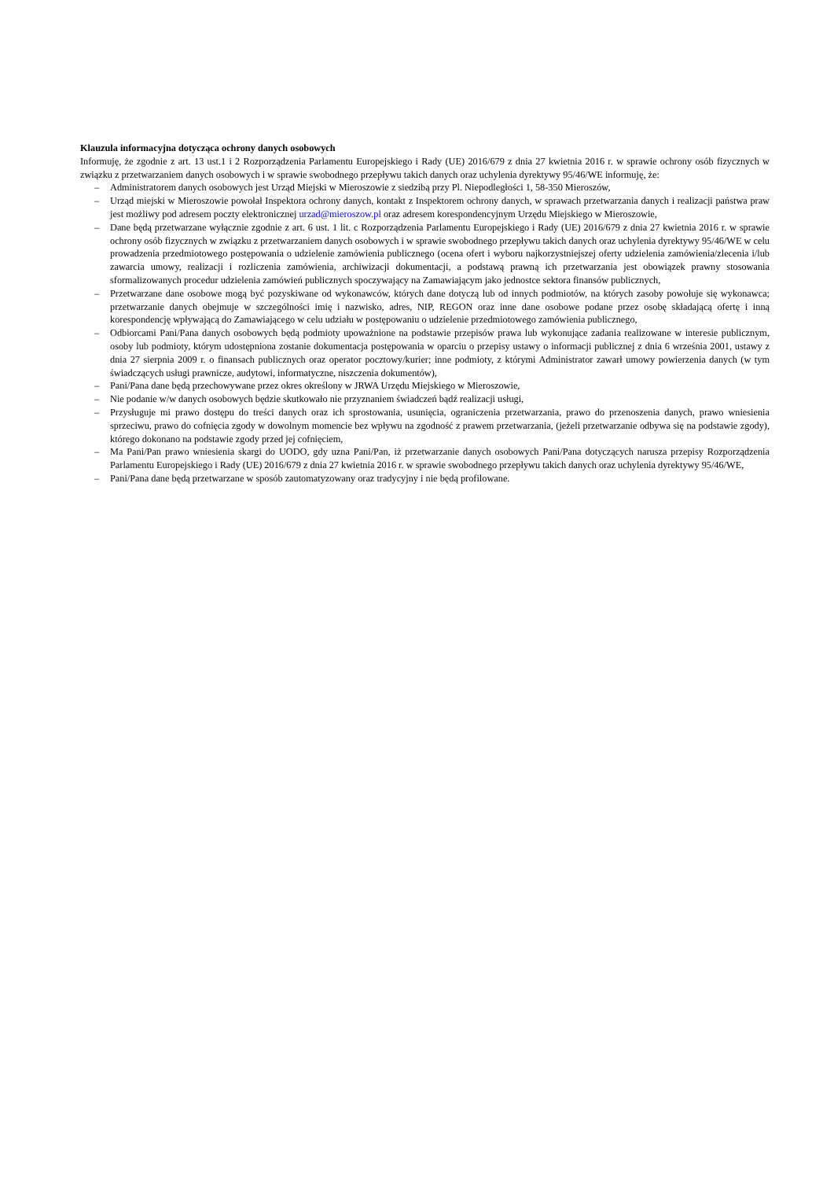Klauzula informacyjna dotycząca ochrony danych osobowych
Informuję, że zgodnie z art. 13 ust.1 i 2 Rozporządzenia Parlamentu Europejskiego i Rady (UE) 2016/679 z dnia 27 kwietnia 2016 r. w sprawie ochrony osób fizycznych w związku z przetwarzaniem danych osobowych i w sprawie swobodnego przepływu takich danych oraz uchylenia dyrektywy 95/46/WE informuję, że:
– Administratorem danych osobowych jest Urząd Miejski w Mieroszowie z siedzibą przy Pl. Niepodległości 1, 58-350 Mieroszów,
– Urząd miejski w Mieroszowie powołał Inspektora ochrony danych, kontakt z Inspektorem ochrony danych, w sprawach przetwarzania danych i realizacji państwa praw jest możliwy pod adresem poczty elektronicznej urzad@mieroszow.pl oraz adresem korespondencyjnym Urzędu Miejskiego w Mieroszowie,
– Dane będą przetwarzane wyłącznie zgodnie z art. 6 ust. 1 lit. c Rozporządzenia Parlamentu Europejskiego i Rady (UE) 2016/679 z dnia 27 kwietnia 2016 r. w sprawie ochrony osób fizycznych w związku z przetwarzaniem danych osobowych i w sprawie swobodnego przepływu takich danych oraz uchylenia dyrektywy 95/46/WE w celu prowadzenia przedmiotowego postępowania o udzielenie zamówienia publicznego (ocena ofert i wyboru najkorzystniejszej oferty udzielenia zamówienia/zlecenia i/lub zawarcia umowy, realizacji i rozliczenia zamówienia, archiwizacji dokumentacji, a podstawą prawną ich przetwarzania jest obowiązek prawny stosowania sformalizowanych procedur udzielenia zamówień publicznych spoczywający na Zamawiającym jako jednostce sektora finansów publicznych,
– Przetwarzane dane osobowe mogą być pozyskiwane od wykonawców, których dane dotyczą lub od innych podmiotów, na których zasoby powołuje się wykonawca; przetwarzanie danych obejmuje w szczególności imię i nazwisko, adres, NIP, REGON oraz inne dane osobowe podane przez osobę składającą ofertę i inną korespondencję wpływającą do Zamawiającego w celu udziału w postępowaniu o udzielenie przedmiotowego zamówienia publicznego,
– Odbiorcami Pani/Pana danych osobowych będą podmioty upoważnione na podstawie przepisów prawa lub wykonujące zadania realizowane w interesie publicznym, osoby lub podmioty, którym udostępniona zostanie dokumentacja postępowania w oparciu o przepisy ustawy o informacji publicznej z dnia 6 września 2001, ustawy z dnia 27 sierpnia 2009 r. o finansach publicznych oraz operator pocztowy/kurier; inne podmioty, z którymi Administrator zawarł umowy powierzenia danych (w tym świadczących usługi prawnicze, audytowi, informatyczne, niszczenia dokumentów),
– Pani/Pana dane będą przechowywane przez okres określony w JRWA Urzędu Miejskiego w Mieroszowie,
– Nie podanie w/w danych osobowych będzie skutkowało nie przyznaniem świadczeń bądź realizacji usługi,
– Przysługuje mi prawo dostępu do treści danych oraz ich sprostowania, usunięcia, ograniczenia przetwarzania, prawo do przenoszenia danych, prawo wniesienia sprzeciwu, prawo do cofnięcia zgody w dowolnym momencie bez wpływu na zgodność z prawem przetwarzania, (jeżeli przetwarzanie odbywa się na podstawie zgody), którego dokonano na podstawie zgody przed jej cofnięciem,
– Ma Pani/Pan prawo wniesienia skargi do UODO, gdy uzna Pani/Pan, iż przetwarzanie danych osobowych Pani/Pana dotyczących narusza przepisy Rozporządzenia Parlamentu Europejskiego i Rady (UE) 2016/679 z dnia 27 kwietnia 2016 r. w sprawie swobodnego przepływu takich danych oraz uchylenia dyrektywy 95/46/WE,
– Pani/Pana dane będą przetwarzane w sposób zautomatyzowany oraz tradycyjny i nie będą profilowane.